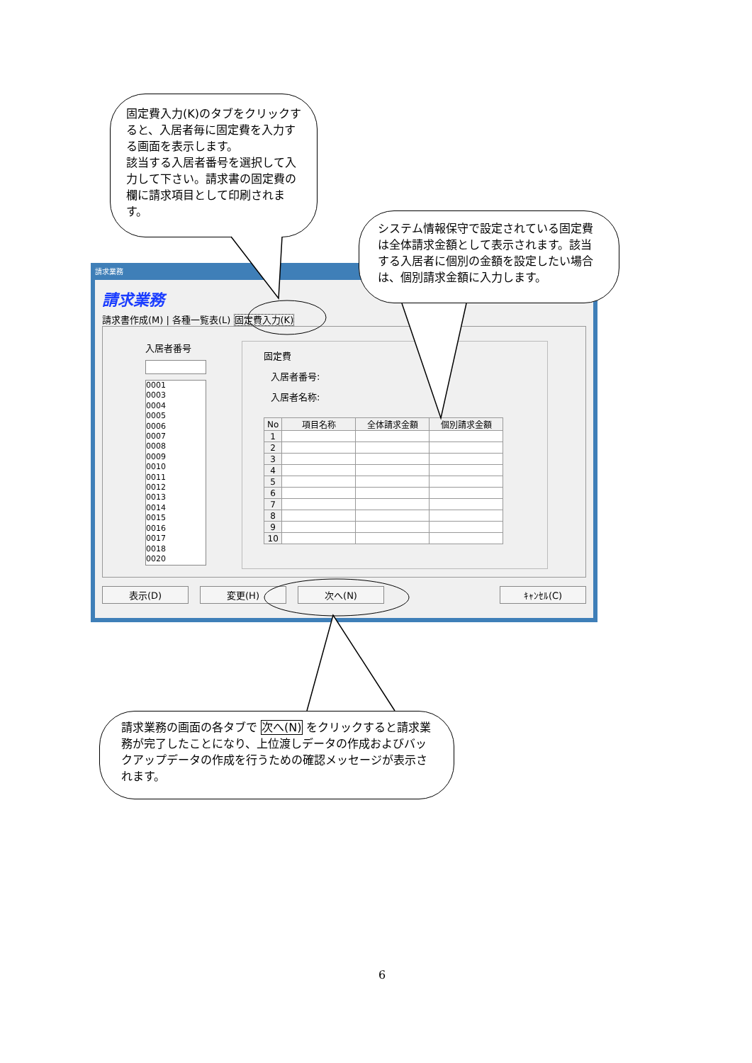固定費入力(K)のタブをクリックすると、入居者毎に固定費を入力する画面を表示します。
該当する入居者番号を選択して入力して下さい。請求書の固定費の欄に請求項目として印刷されます。
請求業務
請求業務
請求書作成(M) | 各種一覧表(L) 固定費入力(K)
入居者番号
0001
0003
0004
0005
0006
0007
0008
0009
0010
0011
0012
0013
0014
0015
0016
0017
0018
0020
固定費
入居者番号:
入居者名称:
| No | 項目名称 | 全体請求金額 | 個別請求金額 |
| --- | --- | --- | --- |
| 1 | | | |
| 2 | | | |
| 3 | | | |
| 4 | | | |
| 5 | | | |
| 6 | | | |
| 7 | | | |
| 8 | | | |
| 9 | | | |
| 10 | | | |
表示(D) 変更(H) 次へ(N) ｷｬﾝｾﾙ(C)
システム情報保守で設定されている固定費は全体請求金額として表示されます。該当する入居者に個別の金額を設定したい場合は、個別請求金額に入力します。
請求業務の画面の各タブで 次へ(N) をクリックすると請求業務が完了したことになり、上位渡しデータの作成およびバックアップデータの作成を行うための確認メッセージが表示されます。
6